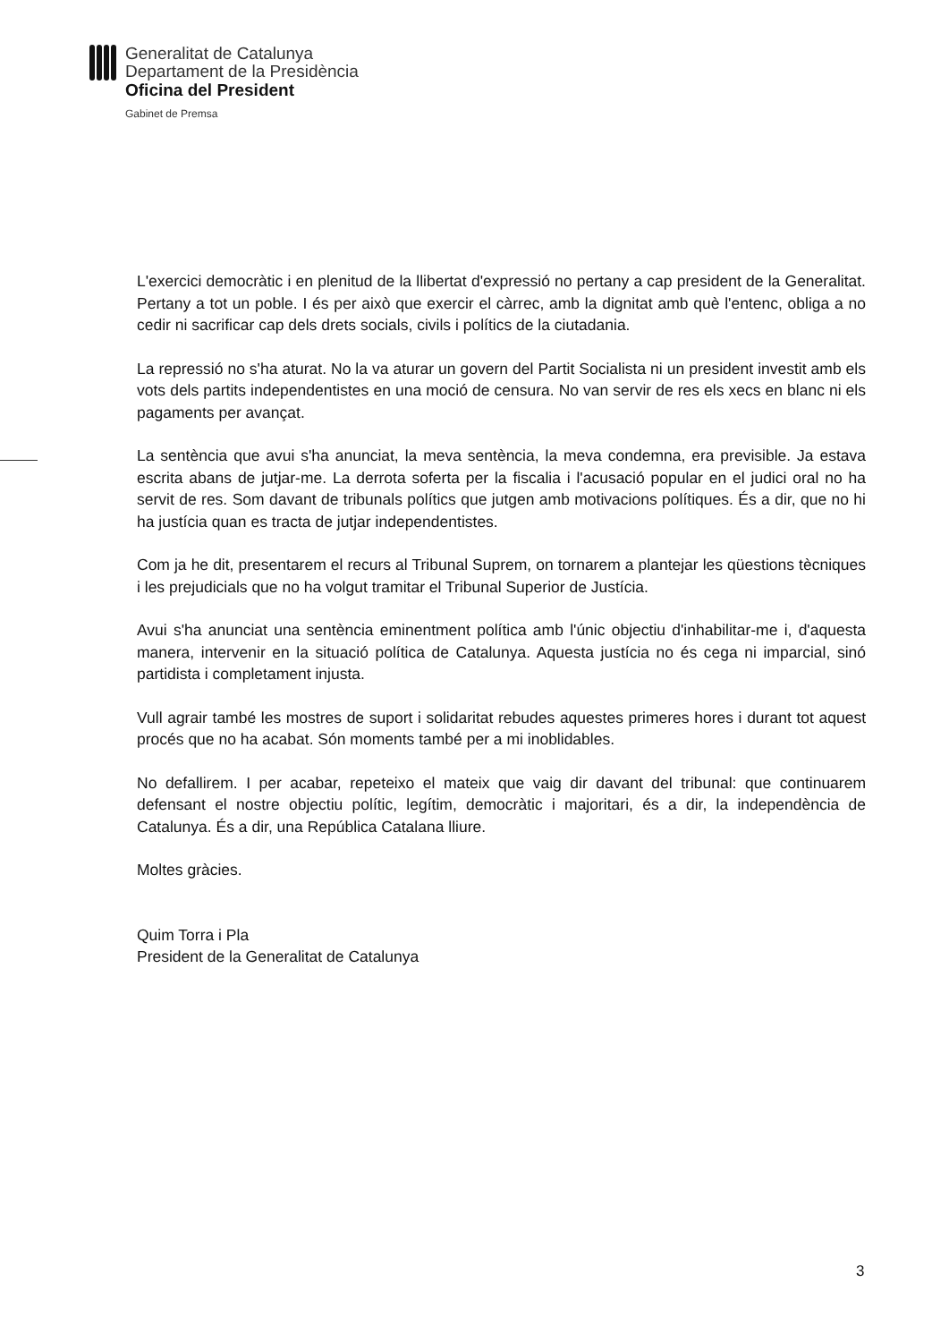Generalitat de Catalunya
Departament de la Presidència
Oficina del President
Gabinet de Premsa
L'exercici democràtic i en plenitud de la llibertat d'expressió no pertany a cap president de la Generalitat. Pertany a tot un poble. I és per això que exercir el càrrec, amb la dignitat amb què l'entenc, obliga a no cedir ni sacrificar cap dels drets socials, civils i polítics de la ciutadania.
La repressió no s'ha aturat. No la va aturar un govern del Partit Socialista ni un president investit amb els vots dels partits independentistes en una moció de censura. No van servir de res els xecs en blanc ni els pagaments per avançat.
La sentència que avui s'ha anunciat, la meva sentència, la meva condemna, era previsible. Ja estava escrita abans de jutjar-me. La derrota soferta per la fiscalia i l'acusació popular en el judici oral no ha servit de res. Som davant de tribunals polítics que jutgen amb motivacions polítiques. És a dir, que no hi ha justícia quan es tracta de jutjar independentistes.
Com ja he dit, presentarem el recurs al Tribunal Suprem, on tornarem a plantejar les qüestions tècniques i les prejudicials que no ha volgut tramitar el Tribunal Superior de Justícia.
Avui s'ha anunciat una sentència eminentment política amb l'únic objectiu d'inhabilitar-me i, d'aquesta manera, intervenir en la situació política de Catalunya. Aquesta justícia no és cega ni imparcial, sinó partidista i completament injusta.
Vull agrair també les mostres de suport i solidaritat rebudes aquestes primeres hores i durant tot aquest procés que no ha acabat. Són moments també per a mi inoblidables.
No defallirem. I per acabar, repeteixo el mateix que vaig dir davant del tribunal: que continuarem defensant el nostre objectiu polític, legítim, democràtic i majoritari, és a dir, la independència de Catalunya. És a dir, una República Catalana lliure.
Moltes gràcies.
Quim Torra i Pla
President de la Generalitat de Catalunya
3